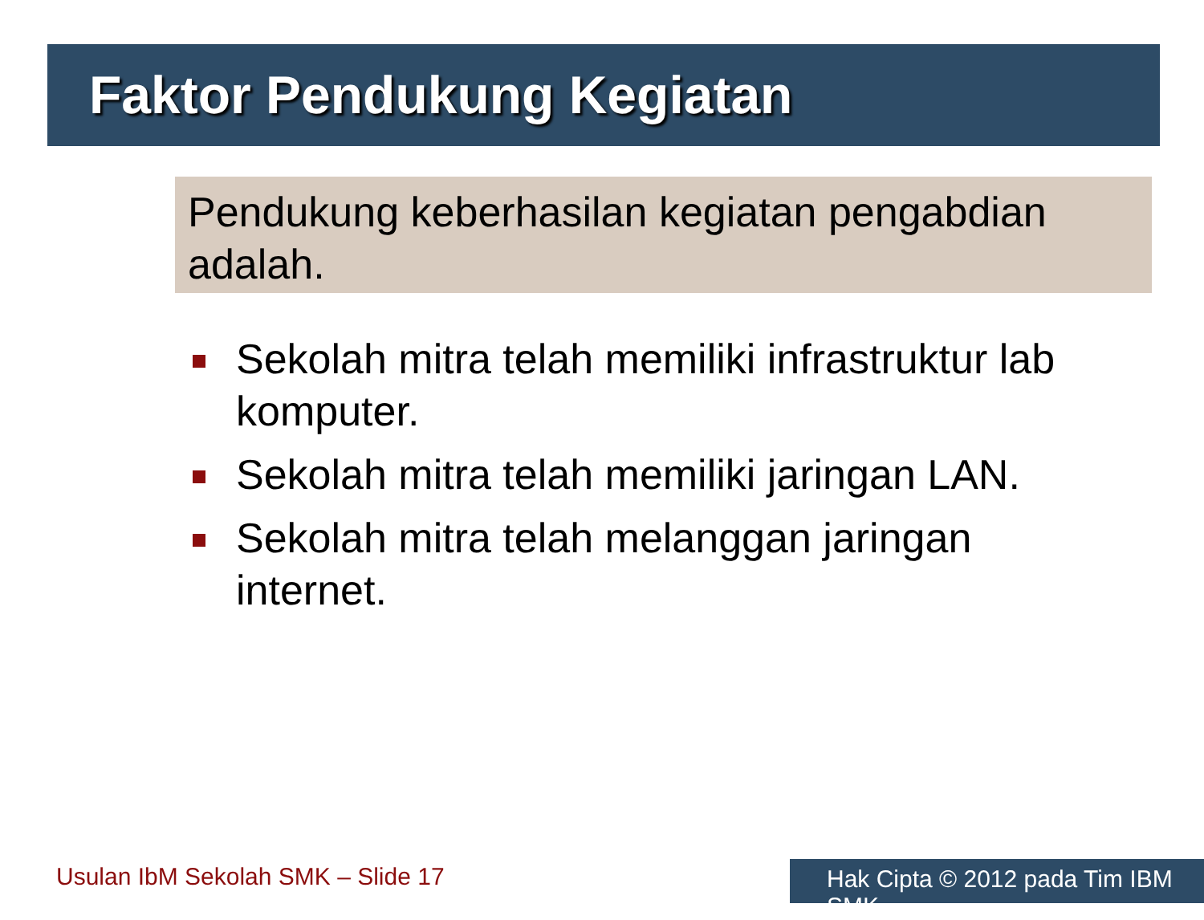Faktor Pendukung Kegiatan
Pendukung keberhasilan kegiatan pengabdian adalah.
Sekolah mitra telah memiliki infrastruktur lab komputer.
Sekolah mitra telah memiliki jaringan LAN.
Sekolah mitra telah melanggan jaringan internet.
Usulan IbM Sekolah SMK – Slide 17
Hak Cipta © 2012 pada Tim IBM SMK